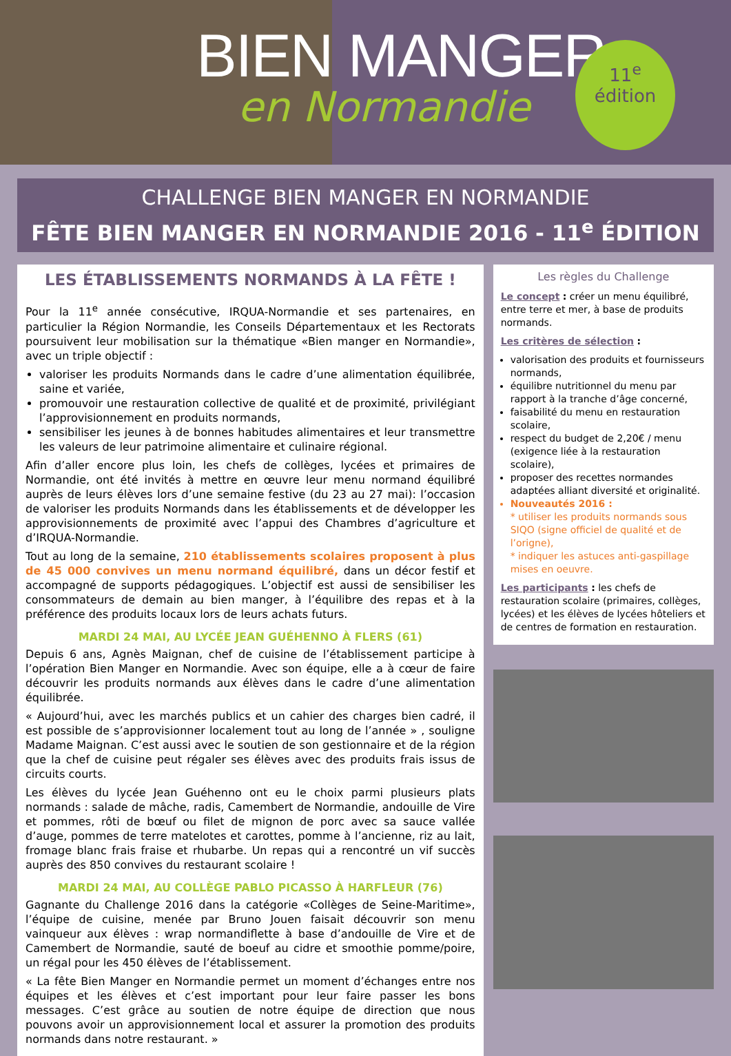BIEN MANGER
en Normandie
11<sup>e</sup>
édition
CHALLENGE BIEN MANGER EN NORMANDIE
FÊTE BIEN MANGER EN NORMANDIE 2016 - 11<sup>e</sup> ÉDITION
LES ÉTABLISSEMENTS NORMANDS À LA FÊTE !
Pour la 11<sup>e</sup> année consécutive, IRQUA-Normandie et ses partenaires, en particulier la Région Normandie, les Conseils Départementaux et les Rectorats poursuivent leur mobilisation sur la thématique «Bien manger en Normandie», avec un triple objectif :
valoriser les produits Normands dans le cadre d’une alimentation équilibrée, saine et variée,
promouvoir une restauration collective de qualité et de proximité, privilégiant l’approvisionnement en produits normands,
sensibiliser les jeunes à de bonnes habitudes alimentaires et leur transmettre les valeurs de leur patrimoine alimentaire et culinaire régional.
Afin d’aller encore plus loin, les chefs de collèges, lycées et primaires de Normandie, ont été invités à mettre en œuvre leur menu normand équilibré auprès de leurs élèves lors d’une semaine festive (du 23 au 27 mai): l’occasion de valoriser les produits Normands dans les établissements et de développer les approvisionnements de proximité avec l’appui des Chambres d’agriculture et d’IRQUA-Normandie.
Tout au long de la semaine, 210 établissements scolaires proposent à plus de 45 000 convives un menu normand équilibré, dans un décor festif et accompagné de supports pédagogiques. L’objectif est aussi de sensibiliser les consommateurs de demain au bien manger, à l’équilibre des repas et à la préférence des produits locaux lors de leurs achats futurs.
MARDI 24 MAI, AU LYCÉE JEAN GUÉHENNO À FLERS (61)
Depuis 6 ans, Agnès Maignan, chef de cuisine de l’établissement participe à l’opération Bien Manger en Normandie. Avec son équipe, elle a à cœur de faire découvrir les produits normands aux élèves dans le cadre d’une alimentation équilibrée.
« Aujourd’hui, avec les marchés publics et un cahier des charges bien cadré, il est possible de s’approvisionner localement tout au long de l’année » , souligne Madame Maignan. C’est aussi avec le soutien de son gestionnaire et de la région que la chef de cuisine peut régaler ses élèves avec des produits frais issus de circuits courts.
Les élèves du lycée Jean Guéhenno ont eu le choix parmi plusieurs plats normands : salade de mâche, radis, Camembert de Normandie, andouille de Vire et pommes, rôti de bœuf ou filet de mignon de porc avec sa sauce vallée d’auge, pommes de terre matelotes et carottes, pomme à l’ancienne, riz au lait, fromage blanc frais fraise et rhubarbe. Un repas qui a rencontré un vif succès auprès des 850 convives du restaurant scolaire !
MARDI 24 MAI, AU COLLÈGE PABLO PICASSO À HARFLEUR (76)
Gagnante du Challenge 2016 dans la catégorie «Collèges de Seine-Maritime», l’équipe de cuisine, menée par Bruno Jouen faisait découvrir son menu vainqueur aux élèves : wrap normandiflette à base d’andouille de Vire et de Camembert de Normandie, sauté de boeuf au cidre et smoothie pomme/poire, un régal pour les 450 élèves de l’établissement.
« La fête Bien Manger en Normandie permet un moment d’échanges entre nos équipes et les élèves et c’est important pour leur faire passer les bons messages. C’est grâce au soutien de notre équipe de direction que nous pouvons avoir un approvisionnement local et assurer la promotion des produits normands dans notre restaurant. »
Les règles du Challenge
Le concept : créer un menu équilibré, entre terre et mer, à base de produits normands.
Les critères de sélection :
valorisation des produits et fournisseurs normands,
équilibre nutritionnel du menu par rapport à la tranche d’âge concerné,
faisabilité du menu en restauration scolaire,
respect du budget de 2,20€ / menu (exigence liée à la restauration scolaire),
proposer des recettes normandes adaptées alliant diversité et originalité.
Nouveautés 2016 :
* utiliser les produits normands sous SIQO (signe officiel de qualité et de l’origne),
* indiquer les astuces anti-gaspillage mises en oeuvre.
Les participants : les chefs de restauration scolaire (primaires, collèges, lycées) et les élèves de lycées hôteliers et de centres de formation en restauration.